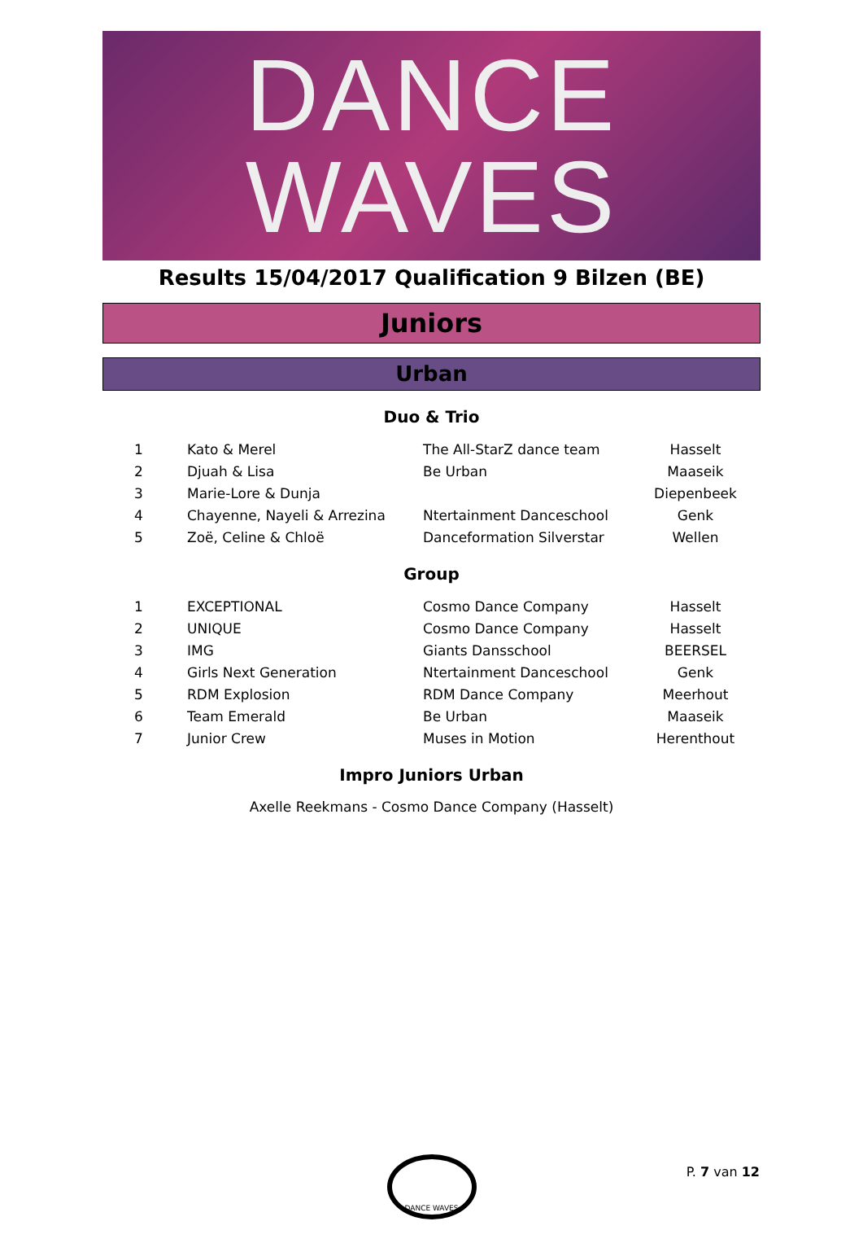DANCE
WAVES
Results 15/04/2017 Qualification 9 Bilzen (BE)
Juniors
Urban
Duo & Trio
| 1 | Kato & Merel | The All-StarZ dance team | Hasselt |
| 2 | Djuah & Lisa | Be Urban | Maaseik |
| 3 | Marie-Lore & Dunja | | Diepenbeek |
| 4 | Chayenne, Nayeli & Arrezina | Ntertainment Danceschool | Genk |
| 5 | Zoë, Celine & Chloë | Danceformation Silverstar | Wellen |
Group
| 1 | EXCEPTIONAL | Cosmo Dance Company | Hasselt |
| 2 | UNIQUE | Cosmo Dance Company | Hasselt |
| 3 | IMG | Giants Dansschool | BEERSEL |
| 4 | Girls Next Generation | Ntertainment Danceschool | Genk |
| 5 | RDM Explosion | RDM Dance Company | Meerhout |
| 6 | Team Emerald | Be Urban | Maaseik |
| 7 | Junior Crew | Muses in Motion | Herenthout |
Impro Juniors Urban
Axelle Reekmans - Cosmo Dance Company (Hasselt)
DANCE WAVES
P. 7 van 12